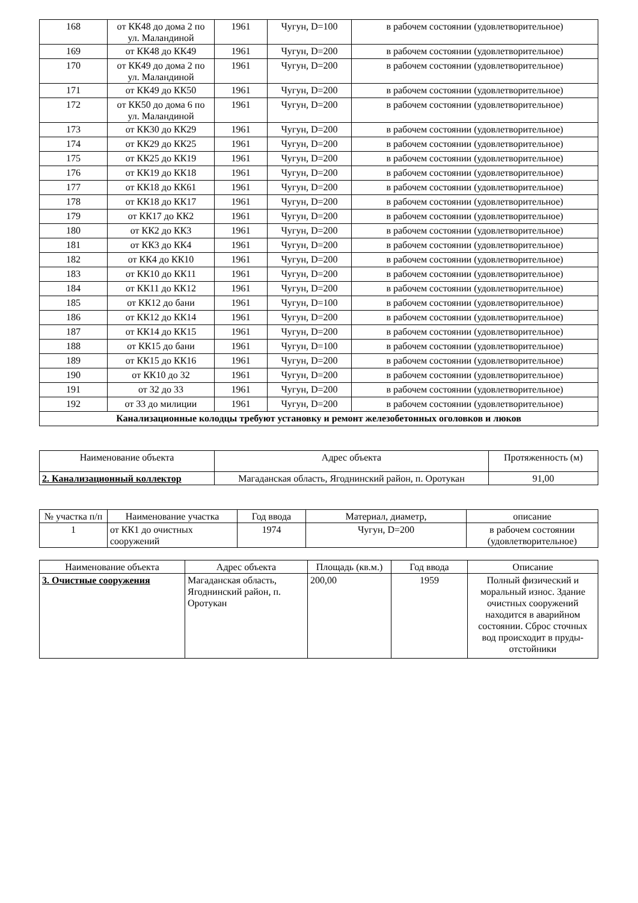| 168 | от КК48 до дома 2 по ул. Маландиной | 1961 | Чугун, D=100 | в рабочем состоянии (удовлетворительное) |
| 169 | от КК48 до КК49 | 1961 | Чугун, D=200 | в рабочем состоянии (удовлетворительное) |
| 170 | от КК49 до дома 2 по ул. Маландиной | 1961 | Чугун, D=200 | в рабочем состоянии (удовлетворительное) |
| 171 | от КК49 до КК50 | 1961 | Чугун, D=200 | в рабочем состоянии (удовлетворительное) |
| 172 | от КК50 до дома 6 по ул. Маландиной | 1961 | Чугун, D=200 | в рабочем состоянии (удовлетворительное) |
| 173 | от КК30 до КК29 | 1961 | Чугун, D=200 | в рабочем состоянии (удовлетворительное) |
| 174 | от КК29 до КК25 | 1961 | Чугун, D=200 | в рабочем состоянии (удовлетворительное) |
| 175 | от КК25 до КК19 | 1961 | Чугун, D=200 | в рабочем состоянии (удовлетворительное) |
| 176 | от КК19 до КК18 | 1961 | Чугун, D=200 | в рабочем состоянии (удовлетворительное) |
| 177 | от КК18 до КК61 | 1961 | Чугун, D=200 | в рабочем состоянии (удовлетворительное) |
| 178 | от КК18 до КК17 | 1961 | Чугун, D=200 | в рабочем состоянии (удовлетворительное) |
| 179 | от КК17 до КК2 | 1961 | Чугун, D=200 | в рабочем состоянии (удовлетворительное) |
| 180 | от КК2 до КК3 | 1961 | Чугун, D=200 | в рабочем состоянии (удовлетворительное) |
| 181 | от КК3 до КК4 | 1961 | Чугун, D=200 | в рабочем состоянии (удовлетворительное) |
| 182 | от КК4 до КК10 | 1961 | Чугун, D=200 | в рабочем состоянии (удовлетворительное) |
| 183 | от КК10 до КК11 | 1961 | Чугун, D=200 | в рабочем состоянии (удовлетворительное) |
| 184 | от КК11 до КК12 | 1961 | Чугун, D=200 | в рабочем состоянии (удовлетворительное) |
| 185 | от КК12 до бани | 1961 | Чугун, D=100 | в рабочем состоянии (удовлетворительное) |
| 186 | от КК12 до КК14 | 1961 | Чугун, D=200 | в рабочем состоянии (удовлетворительное) |
| 187 | от КК14 до КК15 | 1961 | Чугун, D=200 | в рабочем состоянии (удовлетворительное) |
| 188 | от КК15 до бани | 1961 | Чугун, D=100 | в рабочем состоянии (удовлетворительное) |
| 189 | от КК15 до КК16 | 1961 | Чугун, D=200 | в рабочем состоянии (удовлетворительное) |
| 190 | от КК10 до 32 | 1961 | Чугун, D=200 | в рабочем состоянии (удовлетворительное) |
| 191 | от 32 до 33 | 1961 | Чугун, D=200 | в рабочем состоянии (удовлетворительное) |
| 192 | от 33 до милиции | 1961 | Чугун, D=200 | в рабочем состоянии (удовлетворительное) |
| Канализационные колодцы требуют установку и ремонт железобетонных оголовков и люков | | | | |
| Наименование объекта | Адрес объекта | Протяженность (м) |
| --- | --- | --- |
| 2. Канализационный коллектор | Магаданская область, Ягоднинский район, п. Оротукан | 91,00 |
| № участка п/п | Наименование участка | Год ввода | Материал, диаметр, | описание |
| --- | --- | --- | --- | --- |
| 1 | от КК1 до очистных сооружений | 1974 | Чугун, D=200 | в рабочем состоянии (удовлетворительное) |
| Наименование объекта | Адрес объекта | Площадь (кв.м.) | Год ввода | Описание |
| --- | --- | --- | --- | --- |
| 3. Очистные сооружения | Магаданская область, Ягоднинский район, п. Оротукан | 200,00 | 1959 | Полный физический и моральный износ. Здание очистных сооружений находится в аварийном состоянии. Сброс сточных вод происходит в пруды-отстойники |